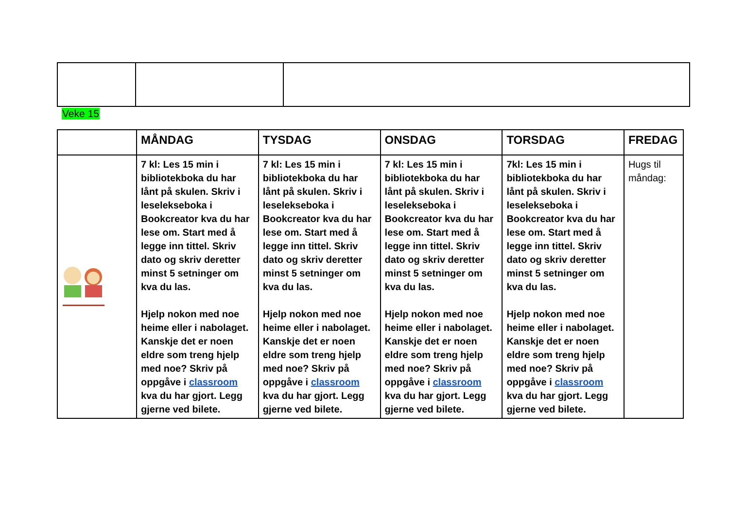Veke 15
| | MÅNDAG | TYSDAG | ONSDAG | TORSDAG | FREDAG |
| --- | --- | --- | --- | --- | --- |
| | 7 kl: Les 15 min i bibliotekboka du har lånt på skulen. Skriv i leselekseboka i Bookcreator kva du har lese om. Start med å legge inn tittel. Skriv dato og skriv deretter minst 5 setninger om kva du las. Hjelp nokon med noe heime eller i nabolaget. Kanskje det er noen eldre som treng hjelp med noe? Skriv på oppgåve i classroom kva du har gjort. Legg gjerne ved bilete. | 7 kl: Les 15 min i bibliotekboka du har lånt på skulen. Skriv i leselekseboka i Bookcreator kva du har lese om. Start med å legge inn tittel. Skriv dato og skriv deretter minst 5 setninger om kva du las. Hjelp nokon med noe heime eller i nabolaget. Kanskje det er noen eldre som treng hjelp med noe? Skriv på oppgåve i classroom kva du har gjort. Legg gjerne ved bilete. | 7 kl: Les 15 min i bibliotekboka du har lånt på skulen. Skriv i leselekseboka i Bookcreator kva du har lese om. Start med å legge inn tittel. Skriv dato og skriv deretter minst 5 setninger om kva du las. Hjelp nokon med noe heime eller i nabolaget. Kanskje det er noen eldre som treng hjelp med noe? Skriv på oppgåve i classroom kva du har gjort. Legg gjerne ved bilete. | 7kl: Les 15 min i bibliotekboka du har lånt på skulen. Skriv i leselekseboka i Bookcreator kva du har lese om. Start med å legge inn tittel. Skriv dato og skriv deretter minst 5 setninger om kva du las. Hjelp nokon med noe heime eller i nabolaget. Kanskje det er noen eldre som treng hjelp med noe? Skriv på oppgåve i classroom kva du har gjort. Legg gjerne ved bilete. | Hugs til måndag: |